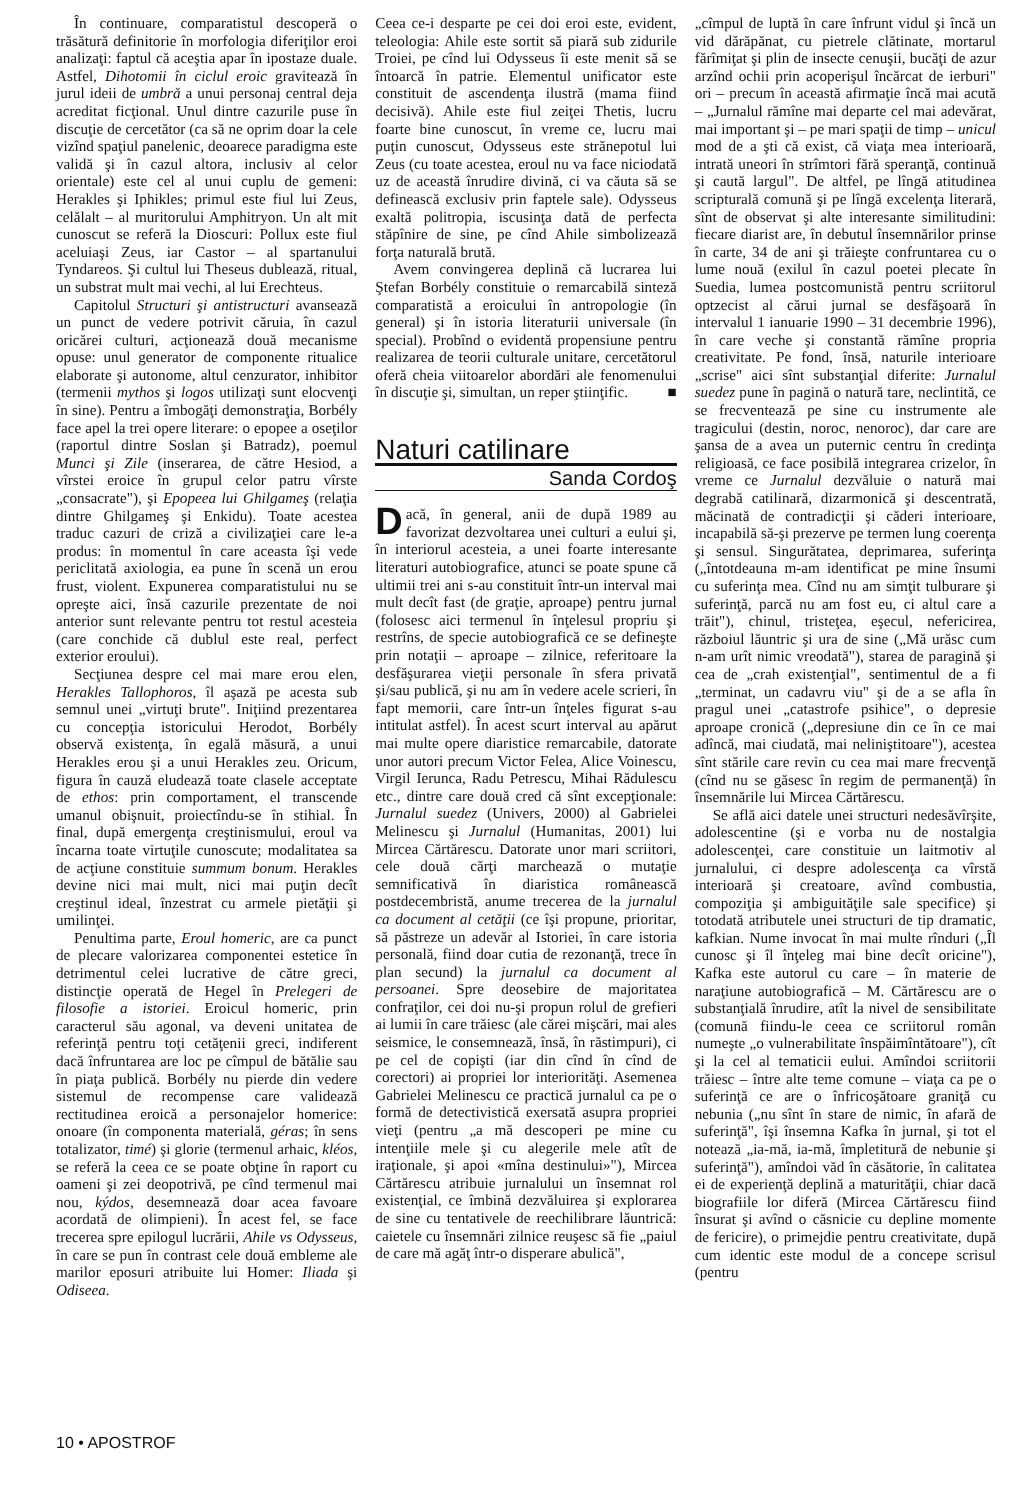În continuare, comparatistul descoperă o trăsătură definitorie în morfologia diferiţilor eroi analizaţi: faptul că aceştia apar în ipostaze duale. Astfel, Dihotomii în ciclul eroic gravitează în jurul ideii de umbră a unui personaj central deja acreditat ficţional. Unul dintre cazurile puse în discuţie de cercetător (ca să ne oprim doar la cele vizînd spaţiul panelenic, deoarece paradigma este validă şi în cazul altora, inclusiv al celor orientale) este cel al unui cuplu de gemeni: Herakles şi Iphikles; primul este fiul lui Zeus, celălalt – al muritorului Amphitryon. Un alt mit cunoscut se referă la Dioscuri: Pollux este fiul aceluiaşi Zeus, iar Castor – al spartanului Tyndareos. Şi cultul lui Theseus dublează, ritual, un substrat mult mai vechi, al lui Erechteus.
Capitolul Structuri şi antistructuri avansează un punct de vedere potrivit căruia, în cazul oricărei culturi, acţionează două mecanisme opuse: unul generator de componente ritualice elaborate şi autonome, altul cenzurator, inhibitor (termenii mythos şi logos utilizaţi sunt elocvenţi în sine). Pentru a îmbogăţi demonstraţia, Borbély face apel la trei opere literare: o epopee a oseţilor (raportul dintre Soslan şi Batradz), poemul Munci şi Zile (inserarea, de către Hesiod, a vîrstei eroice în grupul celor patru vîrste „consacrate"), şi Epopeea lui Ghilgameş (relaţia dintre Ghilgameş şi Enkidu). Toate acestea traduc cazuri de criză a civilizaţiei care le-a produs: în momentul în care aceasta îşi vede periclitată axiologia, ea pune în scenă un erou frust, violent. Expunerea comparatistului nu se opreşte aici, însă cazurile prezentate de noi anterior sunt relevante pentru tot restul acesteia (care conchide că dublul este real, perfect exterior eroului).
Secţiunea despre cel mai mare erou elen, Herakles Tallophoros, îl aşază pe acesta sub semnul unei „virtuţi brute". Iniţiind prezentarea cu concepţia istoricului Herodot, Borbély observă existenţa, în egală măsură, a unui Herakles erou şi a unui Herakles zeu. Oricum, figura în cauză eludează toate clasele acceptate de ethos: prin comportament, el transcende umanul obişnuit, proiectîndu-se în stihial. În final, după emergenţa creştinismului, eroul va încarna toate virtuţile cunoscute; modalitatea sa de acţiune constituie summum bonum. Herakles devine nici mai mult, nici mai puţin decît creştinul ideal, înzestrat cu armele pietăţii şi umilinţei.
Penultima parte, Eroul homeric, are ca punct de plecare valorizarea componentei estetice în detrimentul celei lucrative de către greci, distincţie operată de Hegel în Prelegeri de filosofie a istoriei. Eroicul homeric, prin caracterul său agonal, va deveni unitatea de referinţă pentru toţi cetăţenii greci, indiferent dacă înfruntarea are loc pe cîmpul de bătălie sau în piaţa publică. Borbély nu pierde din vedere sistemul de recompense care validează rectitudinea eroică a personajelor homerice: onoare (în componenta materială, géras; în sens totalizator, timé) şi glorie (termenul arhaic, kléos, se referă la ceea ce se poate obţine în raport cu oameni şi zei deopotrivă, pe cînd termenul mai nou, kýdos, desemnează doar acea favoare acordată de olimpieni). În acest fel, se face trecerea spre epilogul lucrării, Ahile vs Odysseus, în care se pun în contrast cele două embleme ale marilor eposuri atribuite lui Homer: Iliada şi Odiseea.
Ceea ce-i desparte pe cei doi eroi este, evident, teleologia: Ahile este sortit să piară sub zidurile Troiei, pe cînd lui Odysseus îi este menit să se întoarcă în patrie. Elementul unificator este constituit de ascendenţa ilustră (mama fiind decisivă). Ahile este fiul zeiţei Thetis, lucru foarte bine cunoscut, în vreme ce, lucru mai puţin cunoscut, Odysseus este strănepotul lui Zeus (cu toate acestea, eroul nu va face niciodată uz de această înrudire divină, ci va căuta să se definească exclusiv prin faptele sale). Odysseus exaltă politropia, iscusinţa dată de perfecta stăpînire de sine, pe cînd Ahile simbolizează forţa naturală brută.
Avem convingerea deplină că lucrarea lui Ştefan Borbély constituie o remarcabilă sinteză comparatistă a eroicului în antropologie (în general) şi în istoria literaturii universale (în special). Probînd o evidentă propensiune pentru realizarea de teorii culturale unitare, cercetătorul oferă cheia viitoarelor abordări ale fenomenului în discuţie şi, simultan, un reper ştiinţific. ■
Naturi catilinare
Sanda Cordoş
Dacă, în general, anii de după 1989 au favorizat dezvoltarea unei culturi a eului şi, în interiorul acesteia, a unei foarte interesante literaturi autobiografice, atunci se poate spune că ultimii trei ani s-au constituit într-un interval mai mult decît fast (de graţie, aproape) pentru jurnal (folosesc aici termenul în înţelesul propriu şi restrîns, de specie autobiografică ce se defineşte prin notaţii – aproape – zilnice, referitoare la desfăşurarea vieţii personale în sfera privată şi/sau publică, şi nu am în vedere acele scrieri, în fapt memorii, care într-un înţeles figurat s-au intitulat astfel). În acest scurt interval au apărut mai multe opere diaristice remarcabile, datorate unor autori precum Victor Felea, Alice Voinescu, Virgil Ierunca, Radu Petrescu, Mihai Rădulescu etc., dintre care două cred că sînt excepţionale: Jurnalul suedez (Univers, 2000) al Gabrielei Melinescu şi Jurnalul (Humanitas, 2001) lui Mircea Cărtărescu. Datorate unor mari scriitori, cele două cărţi marchează o mutaţie semnificativă în diaristica românească postdecembristă, anume trecerea de la jurnalul ca document al cetăţii (ce îşi propune, prioritar, să păstreze un adevăr al Istoriei, în care istoria personală, fiind doar cutia de rezonanţă, trece în plan secund) la jurnalul ca document al persoanei. Spre deosebire de majoritatea confraţilor, cei doi nu-şi propun rolul de grefieri ai lumii în care trăiesc (ale cărei mişcări, mai ales seismice, le consemnează, însă, în răstimpuri), ci pe cel de copişti (iar din cînd în cînd de corectori) ai propriei lor interiorităţi. Asemenea Gabrielei Melinescu ce practică jurnalul ca pe o formă de detectivistică exersată asupra propriei vieţi (pentru „a mă descoperi pe mine cu intenţiile mele şi cu alegerile mele atît de iraţionale, şi apoi «mîna destinului»"), Mircea Cărtărescu atribuie jurnalului un însemnat rol existenţial, ce îmbină dezvăluirea şi explorarea de sine cu tentativele de reechilibrare lăuntrică: caietele cu însemnări zilnice reuşesc să fie „paiul de care mă agăţ într-o disperare abulică",
„cîmpul de luptă în care înfrunt vidul şi încă un vid dărăpănat, cu pietrele clătinate, mortarul fărîmiţat şi plin de insecte cenuşii, bucăţi de azur arzînd ochii prin acoperişul încărcat de ierburi" ori – precum în această afirmaţie încă mai acută – „Jurnalul rămîne mai departe cel mai adevărat, mai important şi – pe mari spaţii de timp – unicul mod de a şti că exist, că viaţa mea interioară, intrată uneori în strîmtori fără speranţă, continuă şi caută largul". De altfel, pe lîngă atitudinea scripturală comună şi pe lîngă excelenţa literară, sînt de observat şi alte interesante similitudini: fiecare diarist are, în debutul însemnărilor prinse în carte, 34 de ani şi trăieşte confruntarea cu o lume nouă (exilul în cazul poetei plecate în Suedia, lumea postcomunistă pentru scriitorul optzecist al cărui jurnal se desfăşoară în intervalul 1 ianuarie 1990 – 31 decembrie 1996), în care veche şi constantă rămîne propria creativitate. Pe fond, însă, naturile interioare „scrise" aici sînt substanţial diferite: Jurnalul suedez pune în pagină o natură tare, neclintită, ce se frecventează pe sine cu instrumente ale tragicului (destin, noroc, nenoroc), dar care are şansa de a avea un puternic centru în credinţa religioasă, ce face posibilă integrarea crizelor, în vreme ce Jurnalul dezvăluie o natură mai degrabă catilinară, dizarmonică şi descentrată, măcinată de contradicţii şi căderi interioare, incapabilă să-şi prezerve pe termen lung coerenţa şi sensul. Singurătatea, deprimarea, suferinţa („întotdeauna m-am identificat pe mine însumi cu suferinţa mea. Cînd nu am simţit tulburare şi suferinţă, parcă nu am fost eu, ci altul care a trăit"), chinul, tristeţea, eşecul, nefericirea, războiul lăuntric şi ura de sine („Mă urăsc cum n-am urît nimic vreodată"), starea de paragină şi cea de „crah existenţial", sentimentul de a fi „terminat, un cadavru viu" şi de a se afla în pragul unei „catastrofe psihice", o depresie aproape cronică („depresiune din ce în ce mai adîncă, mai ciudată, mai neliniştitoare"), acestea sînt stările care revin cu cea mai mare frecvenţă (cînd nu se găsesc în regim de permanenţă) în însemnările lui Mircea Cărtărescu.
Se află aici datele unei structuri nedesăvîrşite, adolescentine (şi e vorba nu de nostalgia adolescenţei, care constituie un laitmotiv al jurnalului, ci despre adolescenţa ca vîrstă interioară şi creatoare, avînd combustia, compoziţia şi ambiguităţile sale specifice) şi totodată atributele unei structuri de tip dramatic, kafkian. Nume invocat în mai multe rînduri („Îl cunosc şi îl înţeleg mai bine decît oricine"), Kafka este autorul cu care – în materie de naraţiune autobiografică – M. Cărtărescu are o substanţială înrudire, atît la nivel de sensibilitate (comună fiindu-le ceea ce scriitorul român numeşte „o vulnerabilitate înspăimîntătoare"), cît şi la cel al tematicii eului. Amîndoi scriitorii trăiesc – între alte teme comune – viaţa ca pe o suferinţă ce are o înfricoşătoare graniţă cu nebunia („nu sînt în stare de nimic, în afară de suferinţă", îşi însemna Kafka în jurnal, şi tot el notează „ia-mă, ia-mă, împletitură de nebunie şi suferinţă"), amîndoi văd în căsătorie, în calitatea ei de experienţă deplină a maturităţii, chiar dacă biografiile lor diferă (Mircea Cărtărescu fiind însurat şi avînd o căsnicie cu depline momente de fericire), o primejdie pentru creativitate, după cum identic este modul de a concepe scrisul (pentru
10 • APOSTROF